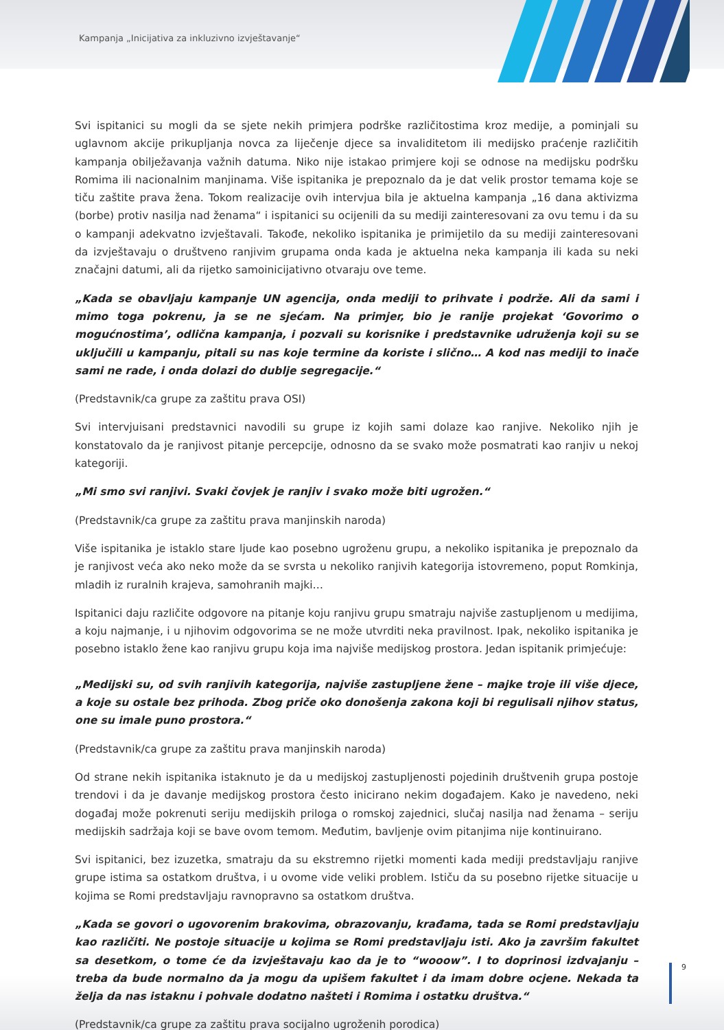Kampanja „Inicijativa za inkluzivno izvještavanje“
Svi ispitanici su mogli da se sjete nekih primjera podrške različitostima kroz medije, a pominjali su uglavnom akcije prikupljanja novca za liječenje djece sa invaliditetom ili medijsko praćenje različitih kampanja obilježavanja važnih datuma. Niko nije istakao primjere koji se odnose na medijsku podršku Romima ili nacionalnim manjinama. Više ispitanika je prepoznalo da je dat velik prostor temama koje se tiču zaštite prava žena. Tokom realizacije ovih intervjua bila je aktuelna kampanja „16 dana aktivizma (borbe) protiv nasilja nad ženama“ i ispitanici su ocijenili da su mediji zainteresovani za ovu temu i da su o kampanji adekvatno izvještavali. Takođe, nekoliko ispitanika je primijetilo da su mediji zainteresovani da izvještavaju o društveno ranjivim grupama onda kada je aktuelna neka kampanja ili kada su neki značajni datumi, ali da rijetko samoinicijativno otvaraju ove teme.
„Kada se obavljaju kampanje UN agencija, onda mediji to prihvate i podrže. Ali da sami i mimo toga pokrenu, ja se ne sjećam. Na primjer, bio je ranije projekat ‘Govorimo o mogućnostima’, odlična kampanja, i pozvali su korisnike i predstavnike udruženja koji su se uključili u kampanju, pitali su nas koje termine da koriste i slično… A kod nas mediji to inače sami ne rade, i onda dolazi do dublje segregacije.“
(Predstavnik/ca grupe za zaštitu prava OSI)
Svi intervjuisani predstavnici navodili su grupe iz kojih sami dolaze kao ranjive. Nekoliko njih je konstatovalo da je ranjivost pitanje percepcije, odnosno da se svako može posmatrati kao ranjiv u nekoj kategoriji.
„Mi smo svi ranjivi. Svaki čovjek je ranjiv i svako može biti ugrožen.“
(Predstavnik/ca grupe za zaštitu prava manjinskih naroda)
Više ispitanika je istaklo stare ljude kao posebno ugroženu grupu, a nekoliko ispitanika je prepoznalo da je ranjivost veća ako neko može da se svrsta u nekoliko ranjivih kategorija istovremeno, poput Romkinja, mladih iz ruralnih krajeva, samohranih majki…
Ispitanici daju različite odgovore na pitanje koju ranjivu grupu smatraju najviše zastupljenom u medijima, a koju najmanje, i u njihovim odgovorima se ne može utvrditi neka pravilnost. Ipak, nekoliko ispitanika je posebno istaklo žene kao ranjivu grupu koja ima najviše medijskog prostora. Jedan ispitanik primjećuje:
„Medijski su, od svih ranjivih kategorija, najviše zastupljene žene – majke troje ili više djece, a koje su ostale bez prihoda. Zbog priče oko donošenja zakona koji bi regulisali njihov status, one su imale puno prostora.“
(Predstavnik/ca grupe za zaštitu prava manjinskih naroda)
Od strane nekih ispitanika istaknuto je da u medijskoj zastupljenosti pojedinih društvenih grupa postoje trendovi i da je davanje medijskog prostora često inicirano nekim događajem. Kako je navedeno, neki događaj može pokrenuti seriju medijskih priloga o romskoj zajednici, slučaj nasilja nad ženama – seriju medijskih sadržaja koji se bave ovom temom. Međutim, bavljenje ovim pitanjima nije kontinuirano.
Svi ispitanici, bez izuzetka, smatraju da su ekstremno rijetki momenti kada mediji predstavljaju ranjive grupe istima sa ostatkom društva, i u ovome vide veliki problem. Ističu da su posebno rijetke situacije u kojima se Romi predstavljaju ravnopravno sa ostatkom društva.
„Kada se govori o ugovorenim brakovima, obrazovanju, krađama, tada se Romi predstavljaju kao različiti. Ne postoje situacije u kojima se Romi predstavljaju isti. Ako ja završim fakultet sa desetkom, o tome će da izvještavaju kao da je to “wooow”. I to doprinosi izdvajanju – treba da bude normalno da ja mogu da upišem fakultet i da imam dobre ocjene. Nekada ta želja da nas istaknu i pohvale dodatno našteti i Romima i ostatku društva.“
(Predstavnik/ca grupe za zaštitu prava socijalno ugroženih porodica)
9